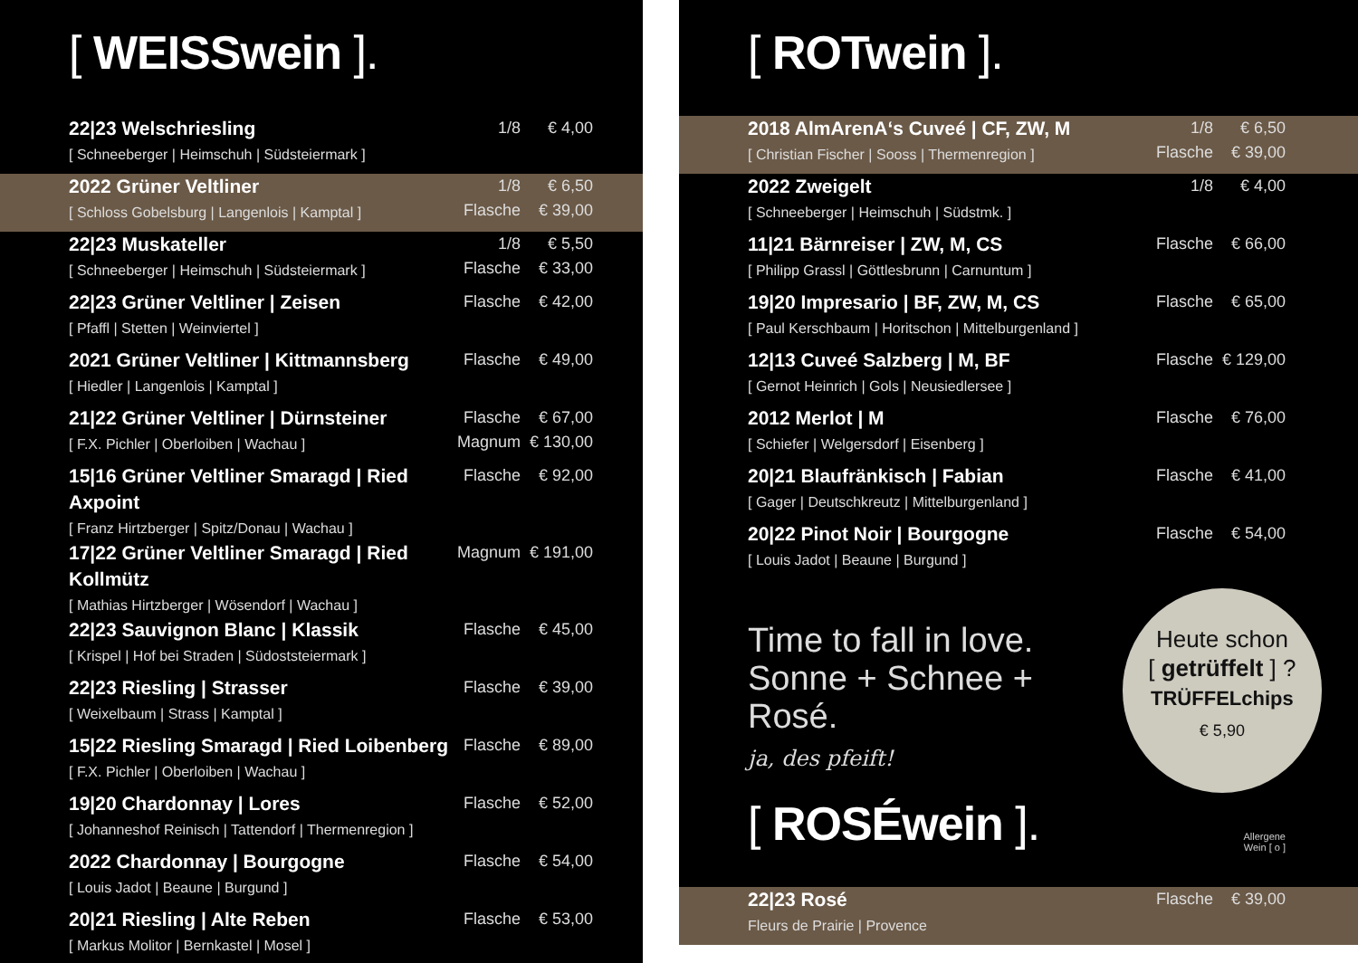[ WEISSwein ].
| 22/23 Welschriesling [ Schneeberger / Heimschuh / Südsteiermark ] | 1/8 | € 4,00 |
| 2022 Grüner Veltliner [ Schloss Gobelsburg / Langenlois / Kamptal ] | 1/8 Flasche | € 6,50 € 39,00 |
| 22/23 Muskateller [ Schneeberger / Heimschuh / Südsteiermark ] | 1/8 Flasche | € 5,50 € 33,00 |
| 22/23 Grüner Veltliner / Zeisen [ Pfaffl / Stetten / Weinviertel ] | Flasche | € 42,00 |
| 2021 Grüner Veltliner / Kittmannsberg [ Hiedler / Langenlois / Kamptal ] | Flasche | € 49,00 |
| 21/22 Grüner Veltliner / Dürnsteiner [ F.X. Pichler / Oberloiben / Wachau ] | Flasche Magnum | € 67,00 € 130,00 |
| 15/16 Grüner Veltliner Smaragd / Ried Axpoint [ Franz Hirtzberger / Spitz/Donau / Wachau ] | Flasche | € 92,00 |
| 17/22 Grüner Veltliner Smaragd / Ried Kollmütz [ Mathias Hirtzberger / Wösendorf / Wachau ] | Magnum | € 191,00 |
| 22/23 Sauvignon Blanc / Klassik [ Krispel / Hof bei Straden / Südoststeiermark ] | Flasche | € 45,00 |
| 22/23 Riesling / Strasser [ Weixelbaum / Strass / Kamptal ] | Flasche | € 39,00 |
| 15/22 Riesling Smaragd / Ried Loibenberg [ F.X. Pichler / Oberloiben / Wachau ] | Flasche | € 89,00 |
| 19/20 Chardonnay / Lores [ Johanneshof Reinisch / Tattendorf / Thermenregion ] | Flasche | € 52,00 |
| 2022 Chardonnay / Bourgogne [ Louis Jadot / Beaune / Burgund ] | Flasche | € 54,00 |
| 20/21 Riesling / Alte Reben [ Markus Molitor / Bernkastel / Mosel ] | Flasche | € 53,00 |
[ ROTwein ].
| 2018 AlmArenA‘s Cuveé / CF, ZW, M [ Christian Fischer / Sooss / Thermenregion ] | 1/8 Flasche | € 6,50 € 39,00 |
| 2022 Zweigelt [ Schneeberger / Heimschuh / Südstmk. ] | 1/8 | € 4,00 |
| 11/21 Bärnreiser / ZW, M, CS [ Philipp Grassl / Göttlesbrunn / Carnuntum ] | Flasche | € 66,00 |
| 19/20 Impresario / BF, ZW, M, CS [ Paul Kerschbaum / Horitschon / Mittelburgenland ] | Flasche | € 65,00 |
| 12/13 Cuveé Salzberg / M, BF [ Gernot Heinrich / Gols / Neusiedlersee ] | Flasche | € 129,00 |
| 2012 Merlot / M [ Schiefer / Welgersdorf / Eisenberg ] | Flasche | € 76,00 |
| 20/21 Blaufränkisch / Fabian [ Gager / Deutschkreutz / Mittelburgenland ] | Flasche | € 41,00 |
| 20/22 Pinot Noir / Bourgogne [ Louis Jadot / Beaune / Burgund ] | Flasche | € 54,00 |
Time to fall in love.
Sonne + Schnee + Rosé.
ja, des pfeift!
Heute schon
[ getrüffelt ] ?
TRÜFFELchips
€ 5,90
[ ROSÉwein ].
Allergene
Wein [ o ]
| 22/23 Rosé Fleurs de Prairie / Provence | Flasche | € 39,00 |